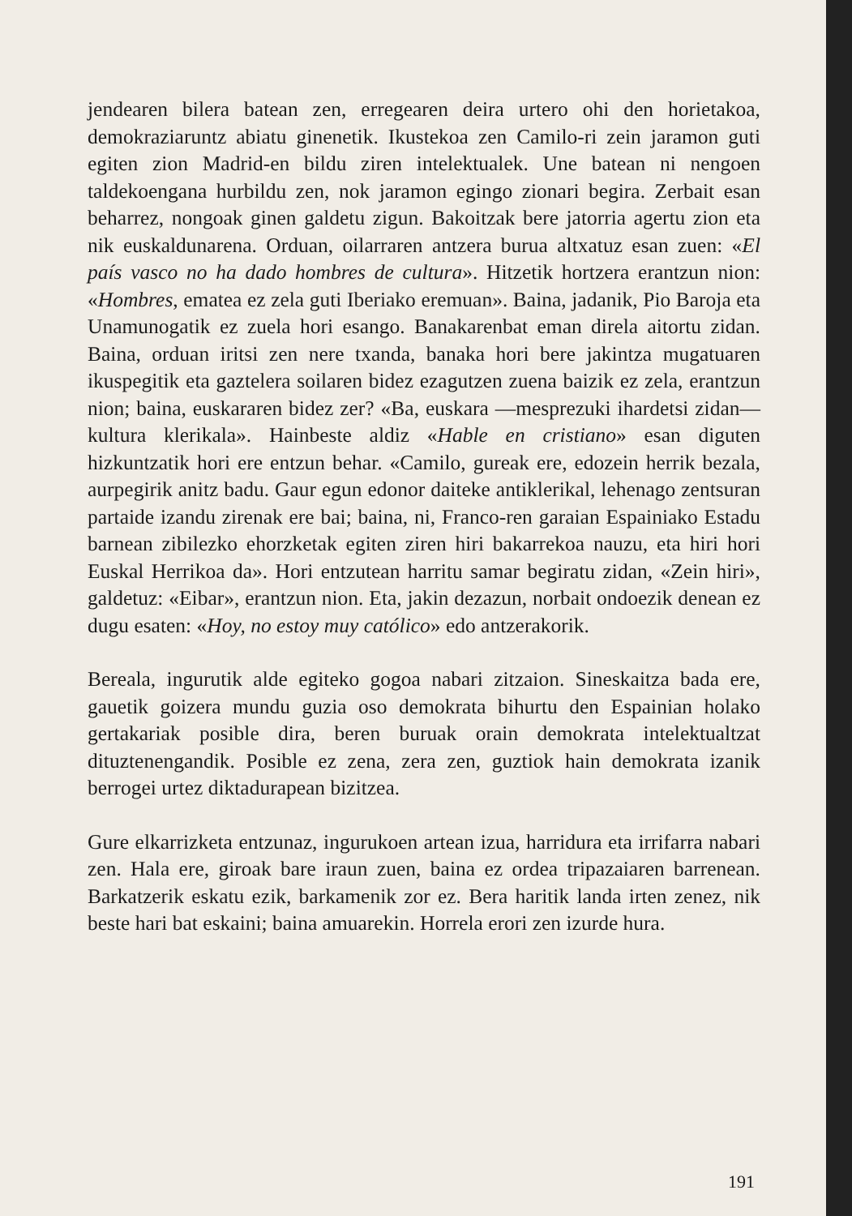jendearen bilera batean zen, erregearen deira urtero ohi den horietakoa, demokraziaruntz abiatu ginenetik. Ikustekoa zen Camilo-ri zein jaramon guti egiten zion Madrid-en bildu ziren intelektualek. Une batean ni nengoen taldekoengana hurbildu zen, nok jaramon egingo zionari begira. Zerbait esan beharrez, nongoak ginen galdetu zigun. Bakoitzak bere jatorria agertu zion eta nik euskaldunarena. Orduan, oilarraren antzera burua altxatuz esan zuen: «El país vasco no ha dado hombres de cultura». Hitzetik hortzera erantzun nion: «Hombres, ematea ez zela guti Iberiako eremuan». Baina, jadanik, Pio Baroja eta Unamunogatik ez zuela hori esango. Banakarenbat eman direla aitortu zidan. Baina, orduan iritsi zen nere txanda, banaka hori bere jakintza mugatuaren ikuspegitik eta gaztelera soilaren bidez ezagutzen zuena baizik ez zela, erantzun nion; baina, euskararen bidez zer? «Ba, euskara —mesprezuki ihardetsi zidan— kultura klerikala». Hainbeste aldiz «Hable en cristiano» esan diguten hizkuntzatik hori ere entzun behar. «Camilo, gureak ere, edozein herrik bezala, aurpegirik anitz badu. Gaur egun edonor daiteke antiklerikal, lehenago zentsuran partaide izandu zirenak ere bai; baina, ni, Franco-ren garaian Espainiako Estadu barnean zibilezko ehorzketak egiten ziren hiri bakarrekoa nauzu, eta hiri hori Euskal Herrikoa da». Hori entzutean harritu samar begiratu zidan, «Zein hiri», galdetuz: «Eibar», erantzun nion. Eta, jakin dezazun, norbait ondoezik denean ez dugu esaten: «Hoy, no estoy muy católico» edo antzerakorik.
Bereala, ingurutik alde egiteko gogoa nabari zitzaion. Sineskaitza bada ere, gauetik goizera mundu guzia oso demokrata bihurtu den Espainian holako gertakariak posible dira, beren buruak orain demokrata intelektualtzat dituztenengandik. Posible ez zena, zera zen, guztiok hain demokrata izanik berrogei urtez diktadurapean bizitzea.
Gure elkarrizketa entzunaz, ingurukoen artean izua, harridura eta irrifarra nabari zen. Hala ere, giroak bare iraun zuen, baina ez ordea tripazaiaren barrenean. Barkatzerik eskatu ezik, barkamenik zor ez. Bera haritik landa irten zenez, nik beste hari bat eskaini; baina amuarekin. Horrela erori zen izurde hura.
191